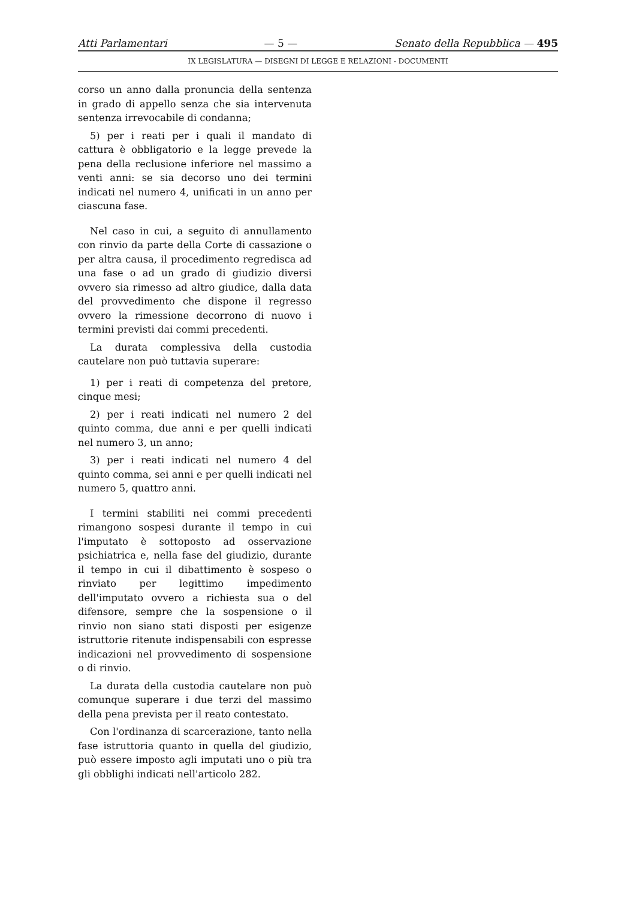Atti Parlamentari — 5 — Senato della Repubblica — 495
IX LEGISLATURA — DISEGNI DI LEGGE E RELAZIONI - DOCUMENTI
corso un anno dalla pronuncia della sentenza in grado di appello senza che sia intervenuta sentenza irrevocabile di condanna;
5) per i reati per i quali il mandato di cattura è obbligatorio e la legge prevede la pena della reclusione inferiore nel massimo a venti anni: se sia decorso uno dei termini indicati nel numero 4, unificati in un anno per ciascuna fase.
Nel caso in cui, a seguito di annullamento con rinvio da parte della Corte di cassazione o per altra causa, il procedimento regredisca ad una fase o ad un grado di giudizio diversi ovvero sia rimesso ad altro giudice, dalla data del provvedimento che dispone il regresso ovvero la rimessione decorrono di nuovo i termini previsti dai commi precedenti.
La durata complessiva della custodia cautelare non può tuttavia superare:
1) per i reati di competenza del pretore, cinque mesi;
2) per i reati indicati nel numero 2 del quinto comma, due anni e per quelli indicati nel numero 3, un anno;
3) per i reati indicati nel numero 4 del quinto comma, sei anni e per quelli indicati nel numero 5, quattro anni.
I termini stabiliti nei commi precedenti rimangono sospesi durante il tempo in cui l'imputato è sottoposto ad osservazione psichiatrica e, nella fase del giudizio, durante il tempo in cui il dibattimento è sospeso o rinviato per legittimo impedimento dell'imputato ovvero a richiesta sua o del difensore, sempre che la sospensione o il rinvio non siano stati disposti per esigenze istruttorie ritenute indispensabili con espresse indicazioni nel provvedimento di sospensione o di rinvio.
La durata della custodia cautelare non può comunque superare i due terzi del massimo della pena prevista per il reato contestato.
Con l'ordinanza di scarcerazione, tanto nella fase istruttoria quanto in quella del giudizio, può essere imposto agli imputati uno o più tra gli obblighi indicati nell'articolo 282.